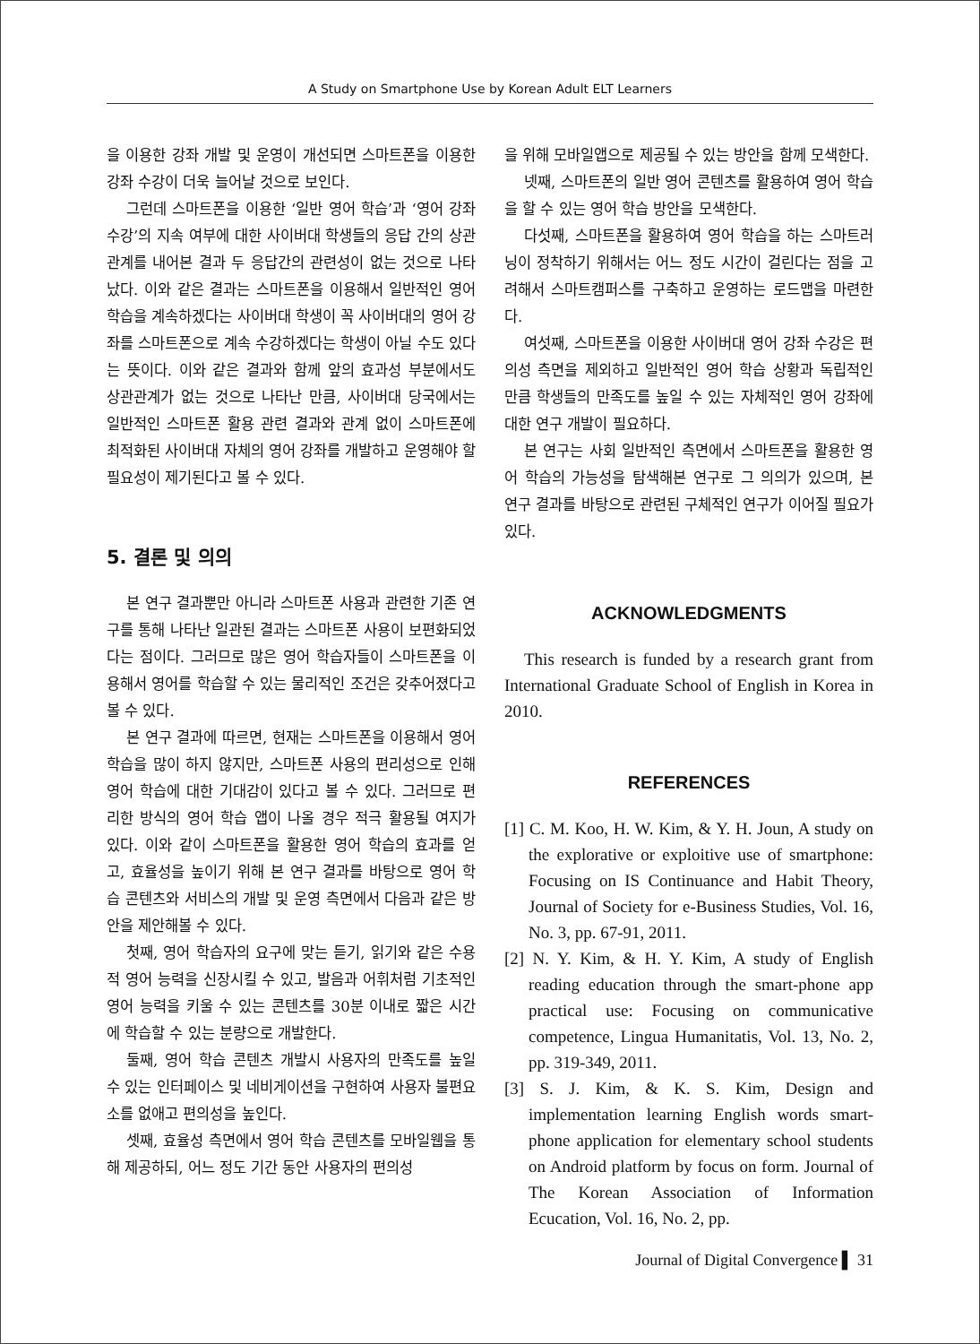A Study on Smartphone Use by Korean Adult ELT Learners
을 이용한 강좌 개발 및 운영이 개선되면 스마트폰을 이용한 강좌 수강이 더욱 늘어날 것으로 보인다.
그런데 스마트폰을 이용한 ‘일반 영어 학습’과 ‘영어 강좌 수강’의 지속 여부에 대한 사이버대 학생들의 응답 간의 상관관계를 내어본 결과 두 응답간의 관련성이 없는 것으로 나타났다. 이와 같은 결과는 스마트폰을 이용해서 일반적인 영어 학습을 계속하겠다는 사이버대 학생이 꼭 사이버대의 영어 강좌를 스마트폰으로 계속 수강하겠다는 학생이 아닐 수도 있다는 뜻이다. 이와 같은 결과와 함께 앞의 효과성 부분에서도 상관관계가 없는 것으로 나타난 만큼, 사이버대 당국에서는 일반적인 스마트폰 활용 관련 결과와 관계 없이 스마트폰에 최적화된 사이버대 자체의 영어 강좌를 개발하고 운영해야 할 필요성이 제기된다고 볼 수 있다.
5. 결론 및 의의
본 연구 결과뿐만 아니라 스마트폰 사용과 관련한 기존 연구를 통해 나타난 일관된 결과는 스마트폰 사용이 보편화되었다는 점이다. 그러므로 많은 영어 학습자들이 스마트폰을 이용해서 영어를 학습할 수 있는 물리적인 조건은 갖추어졌다고 볼 수 있다.
본 연구 결과에 따르면, 현재는 스마트폰을 이용해서 영어 학습을 많이 하지 않지만, 스마트폰 사용의 편리성으로 인해 영어 학습에 대한 기대감이 있다고 볼 수 있다. 그러므로 편리한 방식의 영어 학습 앱이 나올 경우 적극 활용될 여지가 있다. 이와 같이 스마트폰을 활용한 영어 학습의 효과를 얻고, 효율성을 높이기 위해 본 연구 결과를 바탕으로 영어 학습 콘텐츠와 서비스의 개발 및 운영 측면에서 다음과 같은 방안을 제안해볼 수 있다.
첫째, 영어 학습자의 요구에 맞는 듣기, 읽기와 같은 수용적 영어 능력을 신장시킬 수 있고, 발음과 어휘처럼 기초적인 영어 능력을 키울 수 있는 콘텐츠를 30분 이내로 짧은 시간에 학습할 수 있는 분량으로 개발한다.
둘째, 영어 학습 콘텐츠 개발시 사용자의 만족도를 높일 수 있는 인터페이스 및 네비게이션을 구현하여 사용자 불편요소를 없애고 편의성을 높인다.
셋째, 효율성 측면에서 영어 학습 콘텐츠를 모바일웹을 통해 제공하되, 어느 정도 기간 동안 사용자의 편의성
을 위해 모바일앱으로 제공될 수 있는 방안을 함께 모색한다.
넷째, 스마트폰의 일반 영어 콘텐츠를 활용하여 영어 학습을 할 수 있는 영어 학습 방안을 모색한다.
다섯째, 스마트폰을 활용하여 영어 학습을 하는 스마트러닝이 정착하기 위해서는 어느 정도 시간이 걸린다는 점을 고려해서 스마트캠퍼스를 구축하고 운영하는 로드맵을 마련한다.
여섯째, 스마트폰을 이용한 사이버대 영어 강좌 수강은 편의성 측면을 제외하고 일반적인 영어 학습 상황과 독립적인 만큼 학생들의 만족도를 높일 수 있는 자체적인 영어 강좌에 대한 연구 개발이 필요하다.
본 연구는 사회 일반적인 측면에서 스마트폰을 활용한 영어 학습의 가능성을 탐색해본 연구로 그 의의가 있으며, 본 연구 결과를 바탕으로 관련된 구체적인 연구가 이어질 필요가 있다.
ACKNOWLEDGMENTS
This research is funded by a research grant from International Graduate School of English in Korea in 2010.
REFERENCES
[1] C. M. Koo, H. W. Kim, & Y. H. Joun, A study on the explorative or exploitive use of smartphone: Focusing on IS Continuance and Habit Theory, Journal of Society for e-Business Studies, Vol. 16, No. 3, pp. 67-91, 2011.
[2] N. Y. Kim, & H. Y. Kim, A study of English reading education through the smart-phone app practical use: Focusing on communicative competence, Lingua Humanitatis, Vol. 13, No. 2, pp. 319-349, 2011.
[3] S. J. Kim, & K. S. Kim, Design and implementation learning English words smart-phone application for elementary school students on Android platform by focus on form. Journal of The Korean Association of Information Ecucation, Vol. 16, No. 2, pp.
Journal of Digital Convergence ▌ 31